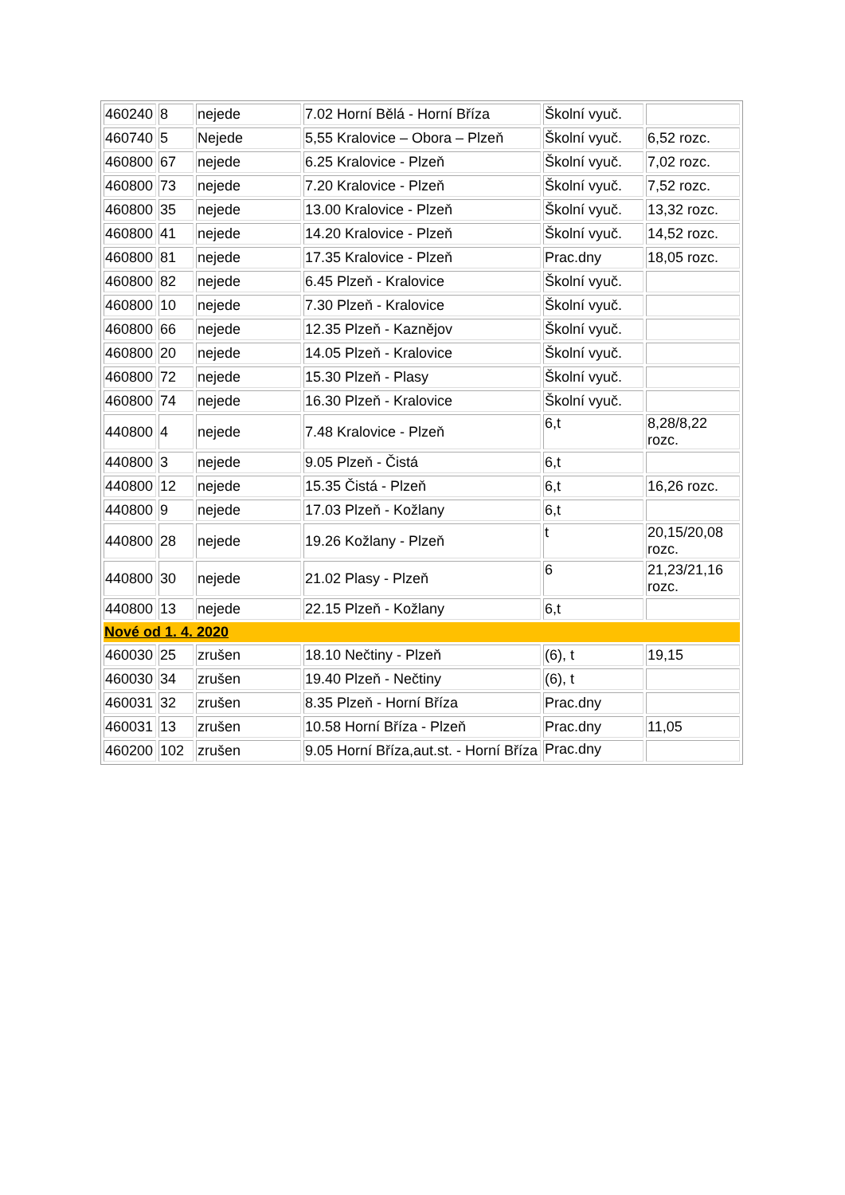| 460240 | 8 | nejede | 7.02 Horní Bělá - Horní Bříza | Školní vyuč. | |
| 460740 | 5 | Nejede | 5,55 Kralovice – Obora – Plzeň | Školní vyuč. | 6,52 rozc. |
| 460800 | 67 | nejede | 6.25 Kralovice - Plzeň | Školní vyuč. | 7,02 rozc. |
| 460800 | 73 | nejede | 7.20 Kralovice - Plzeň | Školní vyuč. | 7,52 rozc. |
| 460800 | 35 | nejede | 13.00 Kralovice - Plzeň | Školní vyuč. | 13,32 rozc. |
| 460800 | 41 | nejede | 14.20 Kralovice - Plzeň | Školní vyuč. | 14,52 rozc. |
| 460800 | 81 | nejede | 17.35 Kralovice - Plzeň | Prac.dny | 18,05 rozc. |
| 460800 | 82 | nejede | 6.45 Plzeň - Kralovice | Školní vyuč. | |
| 460800 | 10 | nejede | 7.30 Plzeň - Kralovice | Školní vyuč. | |
| 460800 | 66 | nejede | 12.35 Plzeň - Kaznějov | Školní vyuč. | |
| 460800 | 20 | nejede | 14.05 Plzeň - Kralovice | Školní vyuč. | |
| 460800 | 72 | nejede | 15.30 Plzeň - Plasy | Školní vyuč. | |
| 460800 | 74 | nejede | 16.30 Plzeň - Kralovice | Školní vyuč. | |
| 440800 | 4 | nejede | 7.48 Kralovice - Plzeň | 6,t | 8,28/8,22 rozc. |
| 440800 | 3 | nejede | 9.05 Plzeň - Čistá | 6,t | |
| 440800 | 12 | nejede | 15.35 Čistá - Plzeň | 6,t | 16,26 rozc. |
| 440800 | 9 | nejede | 17.03 Plzeň - Kožlany | 6,t | |
| 440800 | 28 | nejede | 19.26 Kožlany - Plzeň | t | 20,15/20,08 rozc. |
| 440800 | 30 | nejede | 21.02 Plasy - Plzeň | 6 | 21,23/21,16 rozc. |
| 440800 | 13 | nejede | 22.15 Plzeň - Kožlany | 6,t | |
| Nové od 1. 4. 2020 | | | | | |
| 460030 | 25 | zrušen | 18.10 Nečtiny - Plzeň | (6), t | 19,15 |
| 460030 | 34 | zrušen | 19.40 Plzeň - Nečtiny | (6), t | |
| 460031 | 32 | zrušen | 8.35 Plzeň - Horní Bříza | Prac.dny | |
| 460031 | 13 | zrušen | 10.58 Horní Bříza - Plzeň | Prac.dny | 11,05 |
| 460200 | 102 | zrušen | 9.05 Horní Bříza,aut.st. - Horní Bříza | Prac.dny | |